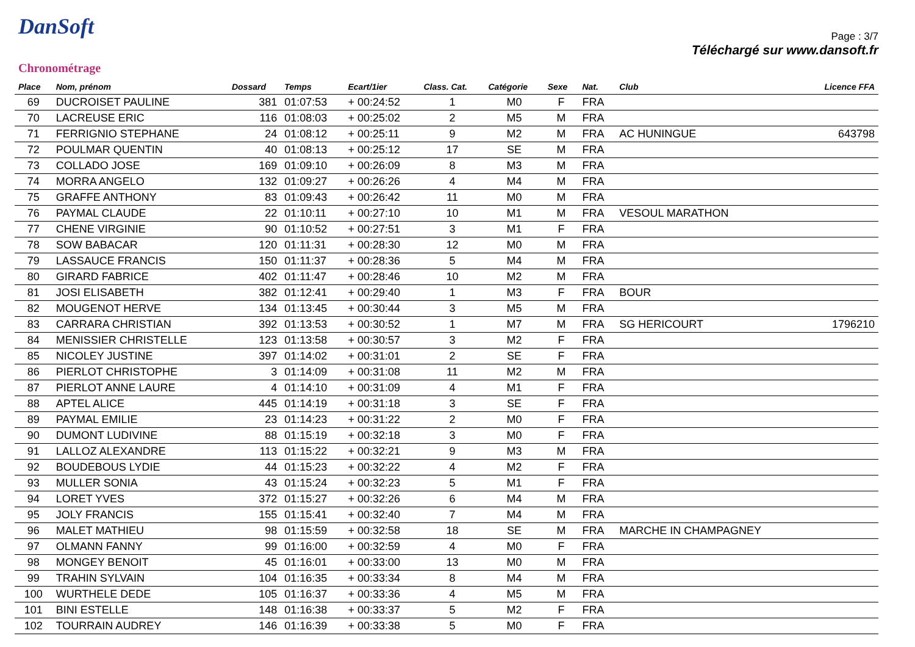DanSoft
Chronométrage
Page : 3/7
Téléchargé sur www.dansoft.fr
| Place | Nom, prénom | Dossard | Temps | Ecart/1ier | Class. Cat. | Catégorie | Sexe | Nat. | Club | Licence FFA |
| --- | --- | --- | --- | --- | --- | --- | --- | --- | --- | --- |
| 69 | DUCROISET PAULINE | 381 | 01:07:53 | + 00:24:52 | 1 | M0 | F | FRA | | |
| 70 | LACREUSE ERIC | 116 | 01:08:03 | + 00:25:02 | 2 | M5 | M | FRA | | |
| 71 | FERRIGNIO STEPHANE | 24 | 01:08:12 | + 00:25:11 | 9 | M2 | M | FRA | AC HUNINGUE | 643798 |
| 72 | POULMAR QUENTIN | 40 | 01:08:13 | + 00:25:12 | 17 | SE | M | FRA | | |
| 73 | COLLADO JOSE | 169 | 01:09:10 | + 00:26:09 | 8 | M3 | M | FRA | | |
| 74 | MORRA ANGELO | 132 | 01:09:27 | + 00:26:26 | 4 | M4 | M | FRA | | |
| 75 | GRAFFE ANTHONY | 83 | 01:09:43 | + 00:26:42 | 11 | M0 | M | FRA | | |
| 76 | PAYMAL CLAUDE | 22 | 01:10:11 | + 00:27:10 | 10 | M1 | M | FRA | VESOUL MARATHON | |
| 77 | CHENE VIRGINIE | 90 | 01:10:52 | + 00:27:51 | 3 | M1 | F | FRA | | |
| 78 | SOW BABACAR | 120 | 01:11:31 | + 00:28:30 | 12 | M0 | M | FRA | | |
| 79 | LASSAUCE FRANCIS | 150 | 01:11:37 | + 00:28:36 | 5 | M4 | M | FRA | | |
| 80 | GIRARD FABRICE | 402 | 01:11:47 | + 00:28:46 | 10 | M2 | M | FRA | | |
| 81 | JOSI ELISABETH | 382 | 01:12:41 | + 00:29:40 | 1 | M3 | F | FRA | BOUR | |
| 82 | MOUGENOT HERVE | 134 | 01:13:45 | + 00:30:44 | 3 | M5 | M | FRA | | |
| 83 | CARRARA CHRISTIAN | 392 | 01:13:53 | + 00:30:52 | 1 | M7 | M | FRA | SG HERICOURT | 1796210 |
| 84 | MENISSIER CHRISTELLE | 123 | 01:13:58 | + 00:30:57 | 3 | M2 | F | FRA | | |
| 85 | NICOLEY JUSTINE | 397 | 01:14:02 | + 00:31:01 | 2 | SE | F | FRA | | |
| 86 | PIERLOT CHRISTOPHE | 3 | 01:14:09 | + 00:31:08 | 11 | M2 | M | FRA | | |
| 87 | PIERLOT ANNE LAURE | 4 | 01:14:10 | + 00:31:09 | 4 | M1 | F | FRA | | |
| 88 | APTEL ALICE | 445 | 01:14:19 | + 00:31:18 | 3 | SE | F | FRA | | |
| 89 | PAYMAL EMILIE | 23 | 01:14:23 | + 00:31:22 | 2 | M0 | F | FRA | | |
| 90 | DUMONT LUDIVINE | 88 | 01:15:19 | + 00:32:18 | 3 | M0 | F | FRA | | |
| 91 | LALLOZ ALEXANDRE | 113 | 01:15:22 | + 00:32:21 | 9 | M3 | M | FRA | | |
| 92 | BOUDEBOUS LYDIE | 44 | 01:15:23 | + 00:32:22 | 4 | M2 | F | FRA | | |
| 93 | MULLER SONIA | 43 | 01:15:24 | + 00:32:23 | 5 | M1 | F | FRA | | |
| 94 | LORET YVES | 372 | 01:15:27 | + 00:32:26 | 6 | M4 | M | FRA | | |
| 95 | JOLY FRANCIS | 155 | 01:15:41 | + 00:32:40 | 7 | M4 | M | FRA | | |
| 96 | MALET MATHIEU | 98 | 01:15:59 | + 00:32:58 | 18 | SE | M | FRA | MARCHE IN CHAMPAGNEY | |
| 97 | OLMANN FANNY | 99 | 01:16:00 | + 00:32:59 | 4 | M0 | F | FRA | | |
| 98 | MONGEY BENOIT | 45 | 01:16:01 | + 00:33:00 | 13 | M0 | M | FRA | | |
| 99 | TRAHIN SYLVAIN | 104 | 01:16:35 | + 00:33:34 | 8 | M4 | M | FRA | | |
| 100 | WURTHELE DEDE | 105 | 01:16:37 | + 00:33:36 | 4 | M5 | M | FRA | | |
| 101 | BINI ESTELLE | 148 | 01:16:38 | + 00:33:37 | 5 | M2 | F | FRA | | |
| 102 | TOURRAIN AUDREY | 146 | 01:16:39 | + 00:33:38 | 5 | M0 | F | FRA | | |